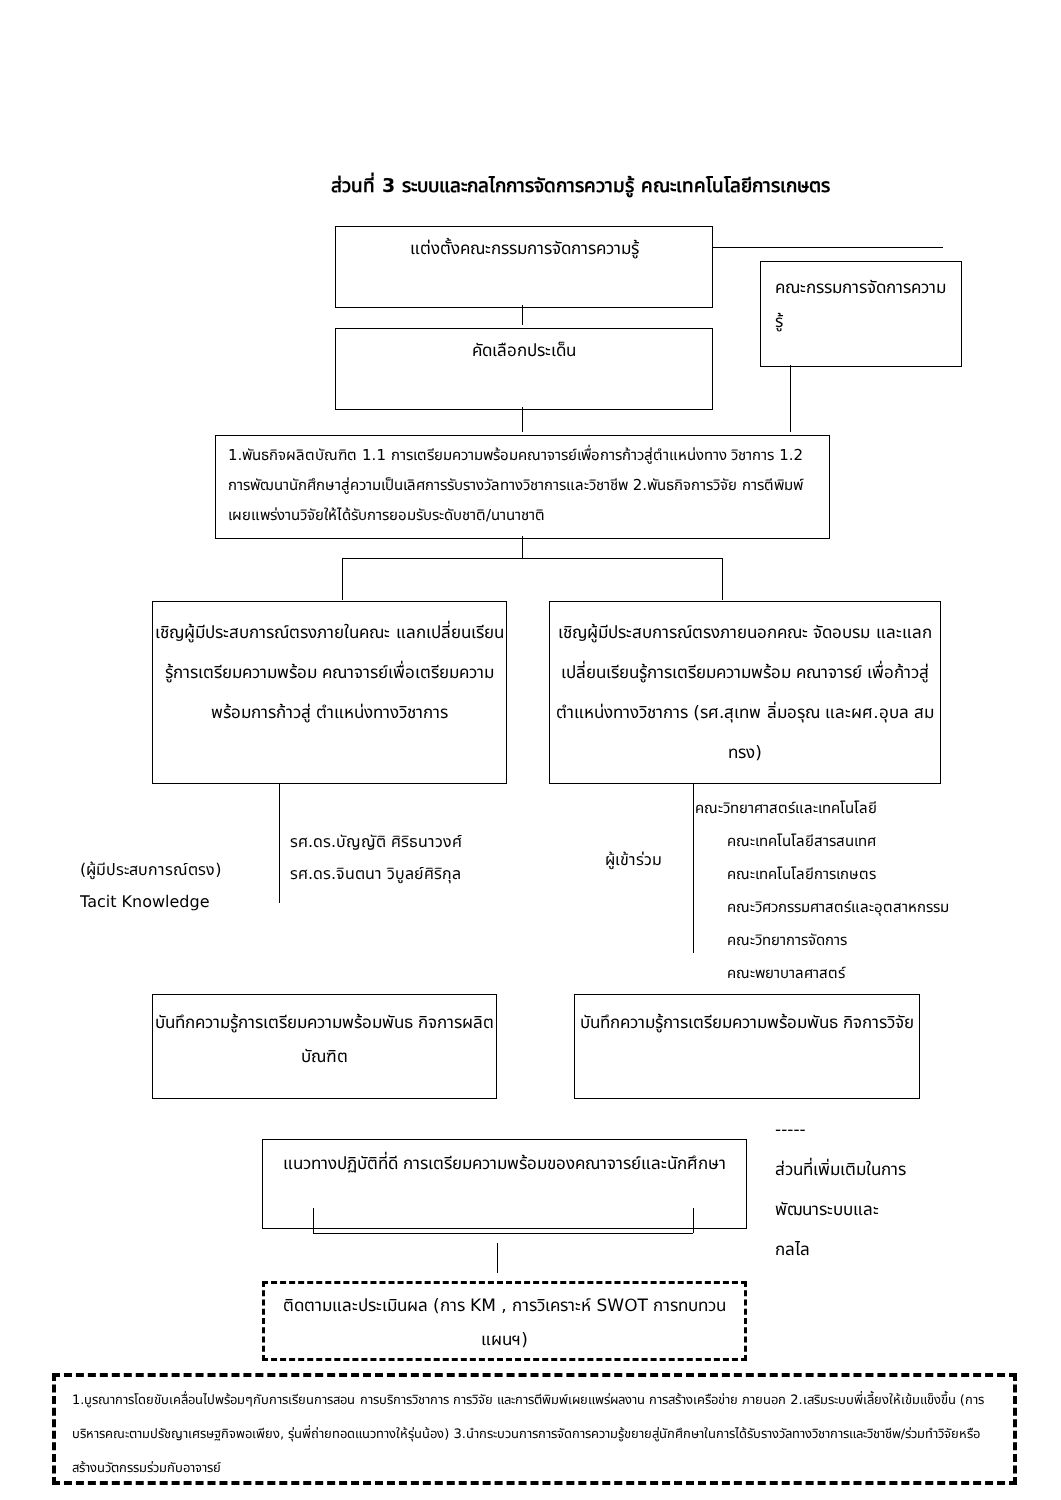ส่วนที่ 3 ระบบและกลไกการจัดการความรู้ คณะเทคโนโลยีการเกษตร
แต่งตั้งคณะกรรมการจัดการความรู้
คัดเลือกประเด็น
คณะกรรมการจัดการความรู้
1.พันธกิจผลิตบัณฑิต 1.1 การเตรียมความพร้อมคณาจารย์เพื่อการก้าวสู่ตำแหน่งทาง วิชาการ 1.2 การพัฒนานักศึกษาสู่ความเป็นเลิศการรับรางวัลทางวิชาการและวิชาชีพ 2.พันธกิจการวิจัย การตีพิมพ์เผยแพร่งานวิจัยให้ได้รับการยอมรับระดับชาติ/นานาชาติ
เชิญผู้มีประสบการณ์ตรงภายในคณะ แลกเปลี่ยนเรียนรู้การเตรียมความพร้อม คณาจารย์เพื่อเตรียมความพร้อมการก้าวสู่ ตำแหน่งทางวิชาการ
เชิญผู้มีประสบการณ์ตรงภายนอกคณะ จัดอบรม และแลกเปลี่ยนเรียนรู้การเตรียมความพร้อม คณาจารย์ เพื่อก้าวสู่ ตำแหน่งทางวิชาการ (รศ.สุเทพ ลิ่มอรุณ และผศ.อุบล สมทรง)
(ผู้มีประสบการณ์ตรง)
Tacit Knowledge
รศ.ดร.บัญญัติ ศิริธนาวงศ์
รศ.ดร.จินตนา วิบูลย์ศิริกุล
ผู้เข้าร่วม
คณะวิทยาศาสตร์และเทคโนโลยี
คณะเทคโนโลยีสารสนเทศ
คณะเทคโนโลยีการเกษตร
คณะวิศวกรรมศาสตร์และอุตสาหกรรม
คณะวิทยาการจัดการ
คณะพยาบาลศาสตร์
บันทึกความรู้การเตรียมความพร้อมพันธ กิจการผลิตบัณฑิต
บันทึกความรู้การเตรียมความพร้อมพันธ กิจการวิจัย
แนวทางปฏิบัติที่ดี การเตรียมความพร้อมของคณาจารย์และนักศึกษา
-----
ส่วนที่เพิ่มเติมในการ
พัฒนาระบบและ
กลไล
ติดตามและประเมินผล (การ KM , การวิเคราะห์ SWOT การทบทวนแผนฯ)
1.บูรณาการโดยขับเคลื่อนไปพร้อมๆกับการเรียนการสอน การบริการวิชาการ การวิจัย และการตีพิมพ์เผยแพร่ผลงาน การสร้างเครือข่าย ภายนอก 2.เสริมระบบพี่เลี้ยงให้เข้มแข็งขึ้น (การบริหารคณะตามปรัชญาเศรษฐกิจพอเพียง, รุ่นพี่ถ่ายทอดแนวทางให้รุ่นน้อง) 3.นำกระบวนการการจัดการความรู้ขยายสู่นักศึกษาในการได้รับรางวัลทางวิชาการและวิชาชีพ/ร่วมทำวิจัยหรือสร้างนวัตกรรมร่วมกับอาจารย์